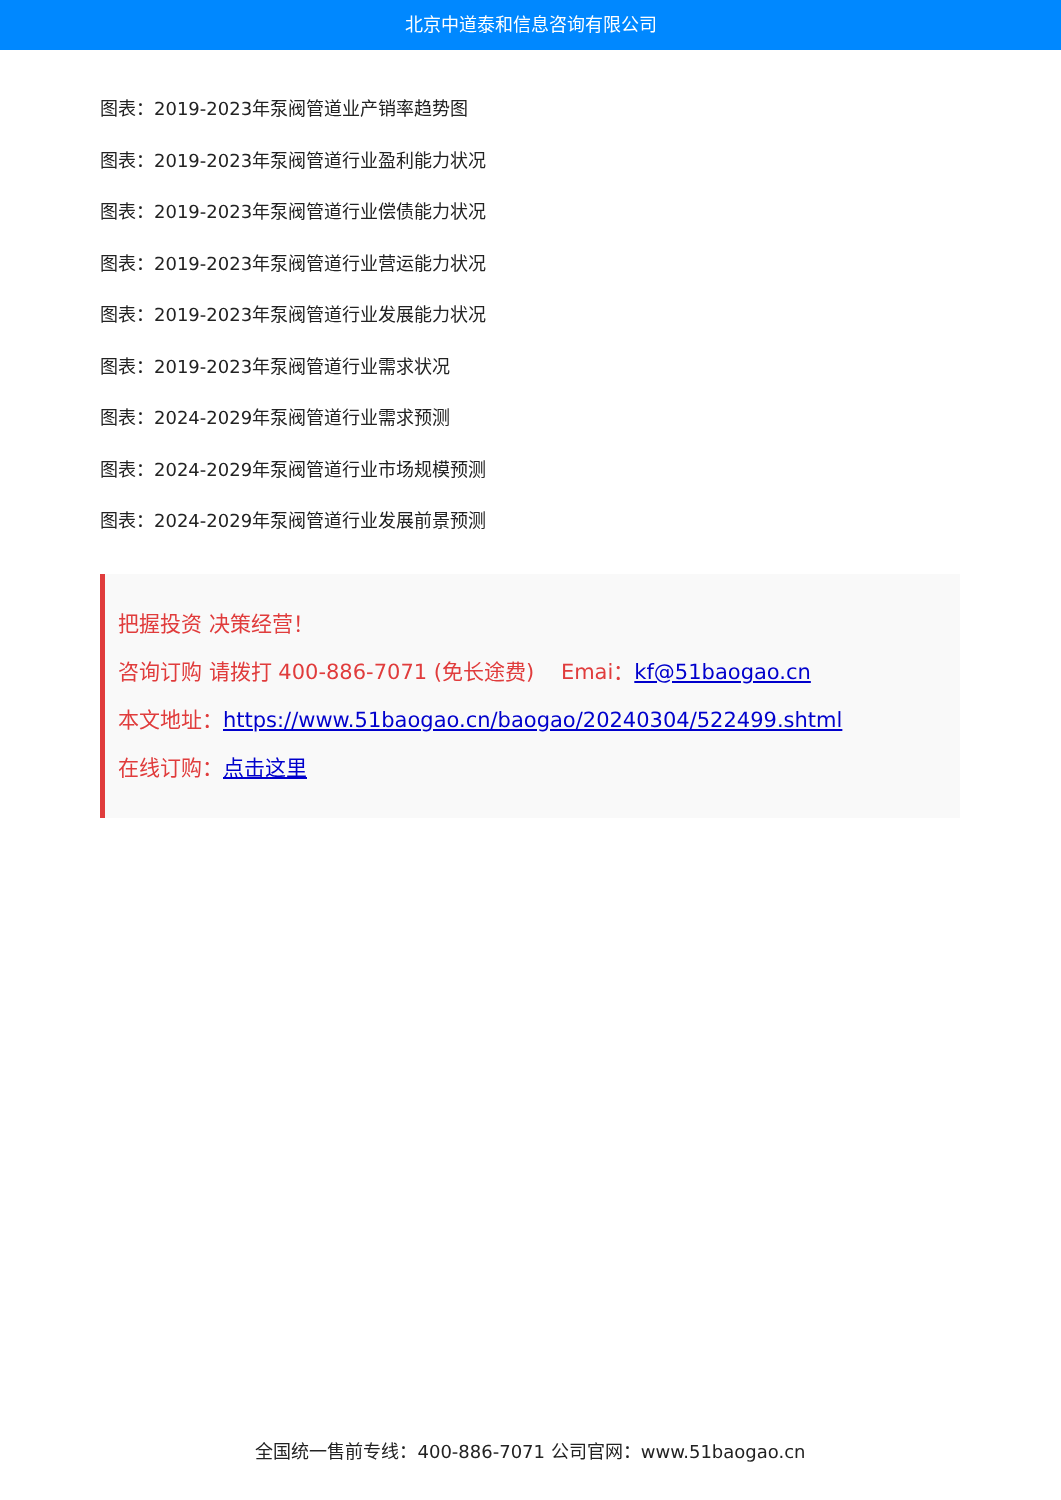北京中道泰和信息咨询有限公司
图表：2019-2023年泵阀管道业产销率趋势图
图表：2019-2023年泵阀管道行业盈利能力状况
图表：2019-2023年泵阀管道行业偿债能力状况
图表：2019-2023年泵阀管道行业营运能力状况
图表：2019-2023年泵阀管道行业发展能力状况
图表：2019-2023年泵阀管道行业需求状况
图表：2024-2029年泵阀管道行业需求预测
图表：2024-2029年泵阀管道行业市场规模预测
图表：2024-2029年泵阀管道行业发展前景预测
把握投资 决策经营！
咨询订购 请拨打 400-886-7071 (免长途费) Emai：kf@51baogao.cn
本文地址：https://www.51baogao.cn/baogao/20240304/522499.shtml
在线订购：点击这里
全国统一售前专线：400-886-7071 公司官网：www.51baogao.cn